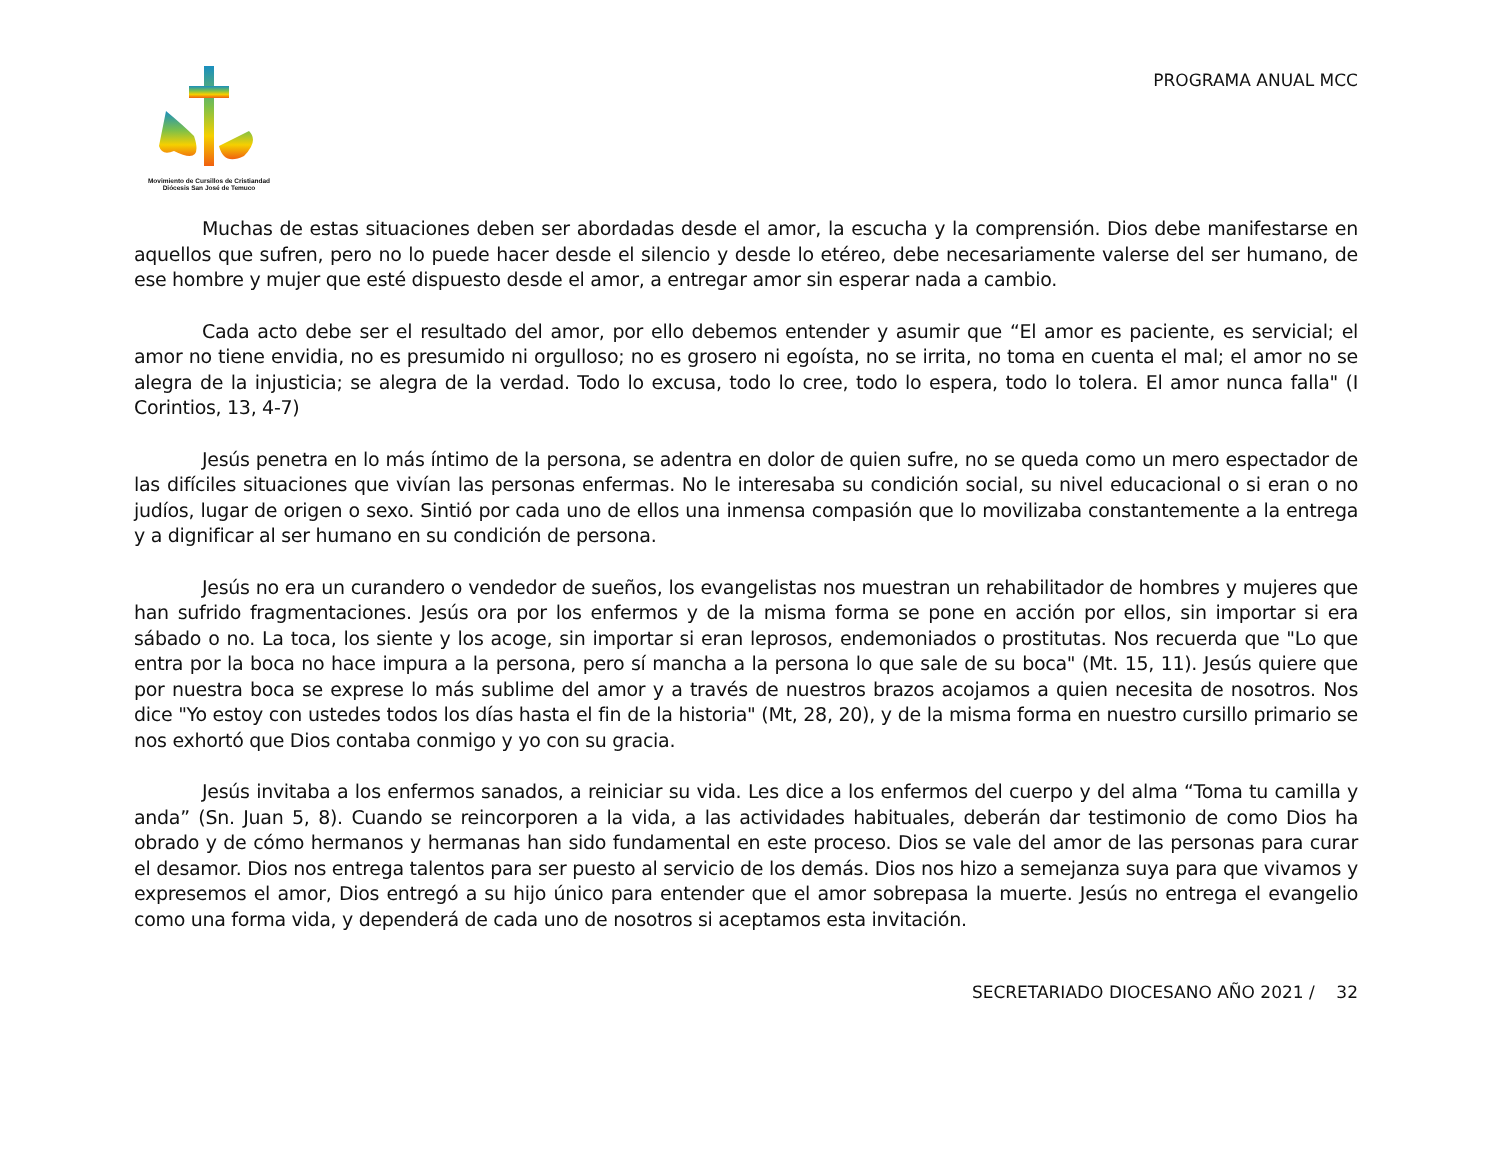Movimiento de Cursillos de Cristiandad
Diócesis San José de Temuco
PROGRAMA ANUAL MCC
Muchas de estas situaciones deben ser abordadas desde el amor, la escucha y la comprensión. Dios debe manifestarse en aquellos que sufren, pero no lo puede hacer desde el silencio y desde lo etéreo, debe necesariamente valerse del ser humano, de ese hombre y mujer que esté dispuesto desde el amor, a entregar amor sin esperar nada a cambio.
Cada acto debe ser el resultado del amor, por ello debemos entender y asumir que “El amor es paciente, es servicial; el amor no tiene envidia, no es presumido ni orgulloso; no es grosero ni egoísta, no se irrita, no toma en cuenta el mal; el amor no se alegra de la injusticia; se alegra de la verdad. Todo lo excusa, todo lo cree, todo lo espera, todo lo tolera. El amor nunca falla" (I Corintios, 13, 4-7)
Jesús penetra en lo más íntimo de la persona, se adentra en dolor de quien sufre, no se queda como un mero espectador de las difíciles situaciones que vivían las personas enfermas. No le interesaba su condición social, su nivel educacional o si eran o no judíos, lugar de origen o sexo. Sintió por cada uno de ellos una inmensa compasión que lo movilizaba constantemente a la entrega y a dignificar al ser humano en su condición de persona.
Jesús no era un curandero o vendedor de sueños, los evangelistas nos muestran un rehabilitador de hombres y mujeres que han sufrido fragmentaciones. Jesús ora por los enfermos y de la misma forma se pone en acción por ellos, sin importar si era sábado o no. La toca, los siente y los acoge, sin importar si eran leprosos, endemoniados o prostitutas. Nos recuerda que "Lo que entra por la boca no hace impura a la persona, pero sí mancha a la persona lo que sale de su boca" (Mt. 15, 11). Jesús quiere que por nuestra boca se exprese lo más sublime del amor y a través de nuestros brazos acojamos a quien necesita de nosotros. Nos dice "Yo estoy con ustedes todos los días hasta el fin de la historia" (Mt, 28, 20), y de la misma forma en nuestro cursillo primario se nos exhortó que Dios contaba conmigo y yo con su gracia.
Jesús invitaba a los enfermos sanados, a reiniciar su vida. Les dice a los enfermos del cuerpo y del alma “Toma tu camilla y anda” (Sn. Juan 5, 8). Cuando se reincorporen a la vida, a las actividades habituales, deberán dar testimonio de como Dios ha obrado y de cómo hermanos y hermanas han sido fundamental en este proceso. Dios se vale del amor de las personas para curar el desamor. Dios nos entrega talentos para ser puesto al servicio de los demás. Dios nos hizo a semejanza suya para que vivamos y expresemos el amor, Dios entregó a su hijo único para entender que el amor sobrepasa la muerte. Jesús no entrega el evangelio como una forma vida, y dependerá de cada uno de nosotros si aceptamos esta invitación.
SECRETARIADO DIOCESANO AÑO 2021 / 32